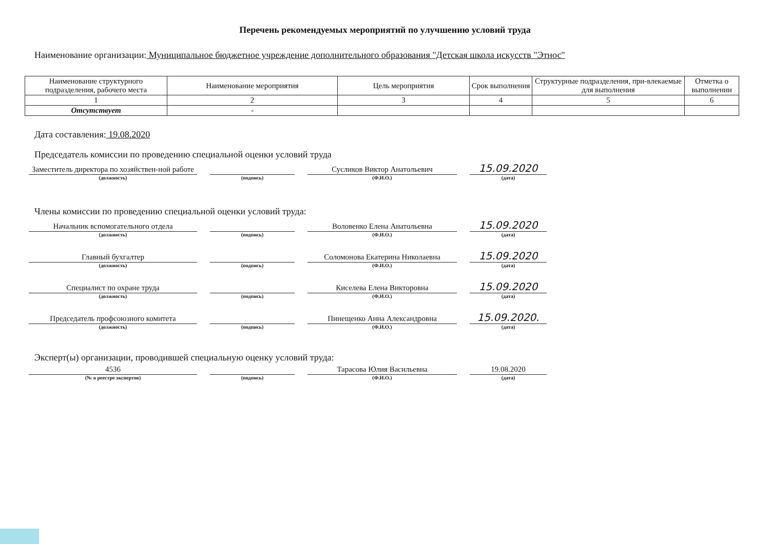Перечень рекомендуемых мероприятий по улучшению условий труда
Наименование организации: Муниципальное бюджетное учреждение дополнительного образования "Детская школа искусств "Этнос"
| Наименование структурного подразделения, рабочего места | Наименование мероприятия | Цель мероприятия | Срок выполнения | Структурные подразделения, при-влекаемые для выполнения | Отметка о выполнении |
| --- | --- | --- | --- | --- | --- |
| 1 | 2 | 3 | 4 | 5 | 6 |
| Отсутствует | - | | | | |
Дата составления: 19.08.2020
Председатель комиссии по проведению специальной оценки условий труда
Заместитель директора по хозяйствен-ной работе
(должность)
(подпись)
Сусликов Виктор Анатольевич
(Ф.И.О.)
15.09.2020
(дата)
Члены комиссии по проведению специальной оценки условий труда:
Начальник вспомогательного отдела
(должность)
(подпись)
Воловенко Елена Анатольевна
(Ф.И.О.)
15.09.2020
(дата)
Главный бухгалтер
(должность)
(подпись)
Соломонова Екатерина Николаевна
(Ф.И.О.)
15.09.2020
(дата)
Специалист по охране труда
(должность)
(подпись)
Киселева Елена Викторовна
(Ф.И.О.)
15.09.2020
(дата)
Председатель профсоюзного комитета
(должность)
(подпись)
Пинещенко Анна Александровна
(Ф.И.О.)
15.09.2020.
(дата)
Эксперт(ы) организации, проводившей специальную оценку условий труда:
4536
(№ в реестре экспертов)
(подпись)
Тарасова Юлия Васильевна
(Ф.И.О.)
19.08.2020
(дата)